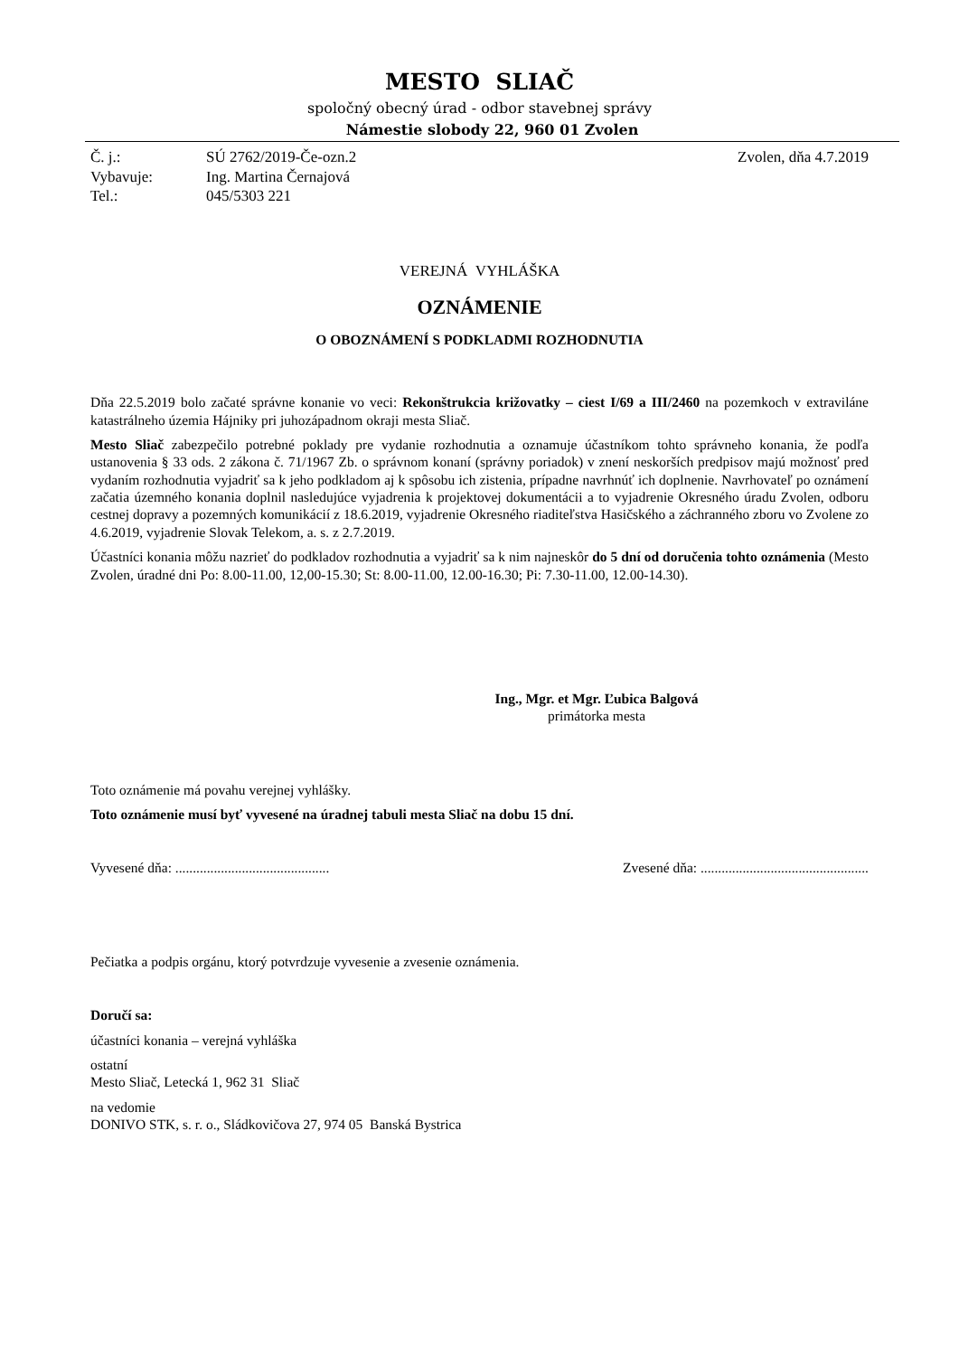MESTO SLIAČ
spoločný obecný úrad - odbor stavebnej správy
Námestie slobody 22, 960 01 Zvolen
| Č. j.: | SÚ 2762/2019-Če-ozn.2 | Zvolen, dňa 4.7.2019 |
| Vybavuje: | Ing. Martina Černajová | |
| Tel.: | 045/5303 221 | |
VEREJNÁ VYHLÁŠKA
OZNÁMENIE
O OBOZNÁMENÍ S PODKLADMI ROZHODNUTIA
Dňa 22.5.2019 bolo začaté správne konanie vo veci: Rekonštrukcia križovatky – ciest I/69 a III/2460 na pozemkoch v extraviláne katastrálneho územia Hájniky pri juhozápadnom okraji mesta Sliač.
Mesto Sliač zabezpečilo potrebné poklady pre vydanie rozhodnutia a oznamuje účastníkom tohto správneho konania, že podľa ustanovenia § 33 ods. 2 zákona č. 71/1967 Zb. o správnom konaní (správny poriadok) v znení neskorších predpisov majú možnosť pred vydaním rozhodnutia vyjadriť sa k jeho podkladom aj k spôsobu ich zistenia, prípadne navrhnúť ich doplnenie. Navrhovateľ po oznámení začatia územného konania doplnil nasledujúce vyjadrenia k projektovej dokumentácii a to vyjadrenie Okresného úradu Zvolen, odboru cestnej dopravy a pozemných komunikácií z 18.6.2019, vyjadrenie Okresného riaditeľstva Hasičského a záchranného zboru vo Zvolene zo 4.6.2019, vyjadrenie Slovak Telekom, a. s. z 2.7.2019.
Účastníci konania môžu nazrieť do podkladov rozhodnutia a vyjadriť sa k nim najneskôr do 5 dní od doručenia tohto oznámenia (Mesto Zvolen, úradné dni Po: 8.00-11.00, 12,00-15.30; St: 8.00-11.00, 12.00-16.30; Pi: 7.30-11.00, 12.00-14.30).
Ing., Mgr. et Mgr. Ľubica Balgová
primátorka mesta
Toto oznámenie má povahu verejnej vyhlášky.
Toto oznámenie musí byť vyvesené na úradnej tabuli mesta Sliač na dobu 15 dní.
Vyvesené dňa: ............................................ Zvesené dňa: ................................................
Pečiatka a podpis orgánu, ktorý potvrdzuje vyvesenie a zvesenie oznámenia.
Doručí sa:
účastníci konania – verejná vyhláška
ostatní
Mesto Sliač, Letecká 1, 962 31 Sliač
na vedomie
DONIVO STK, s. r. o., Sládkovičova 27, 974 05 Banská Bystrica